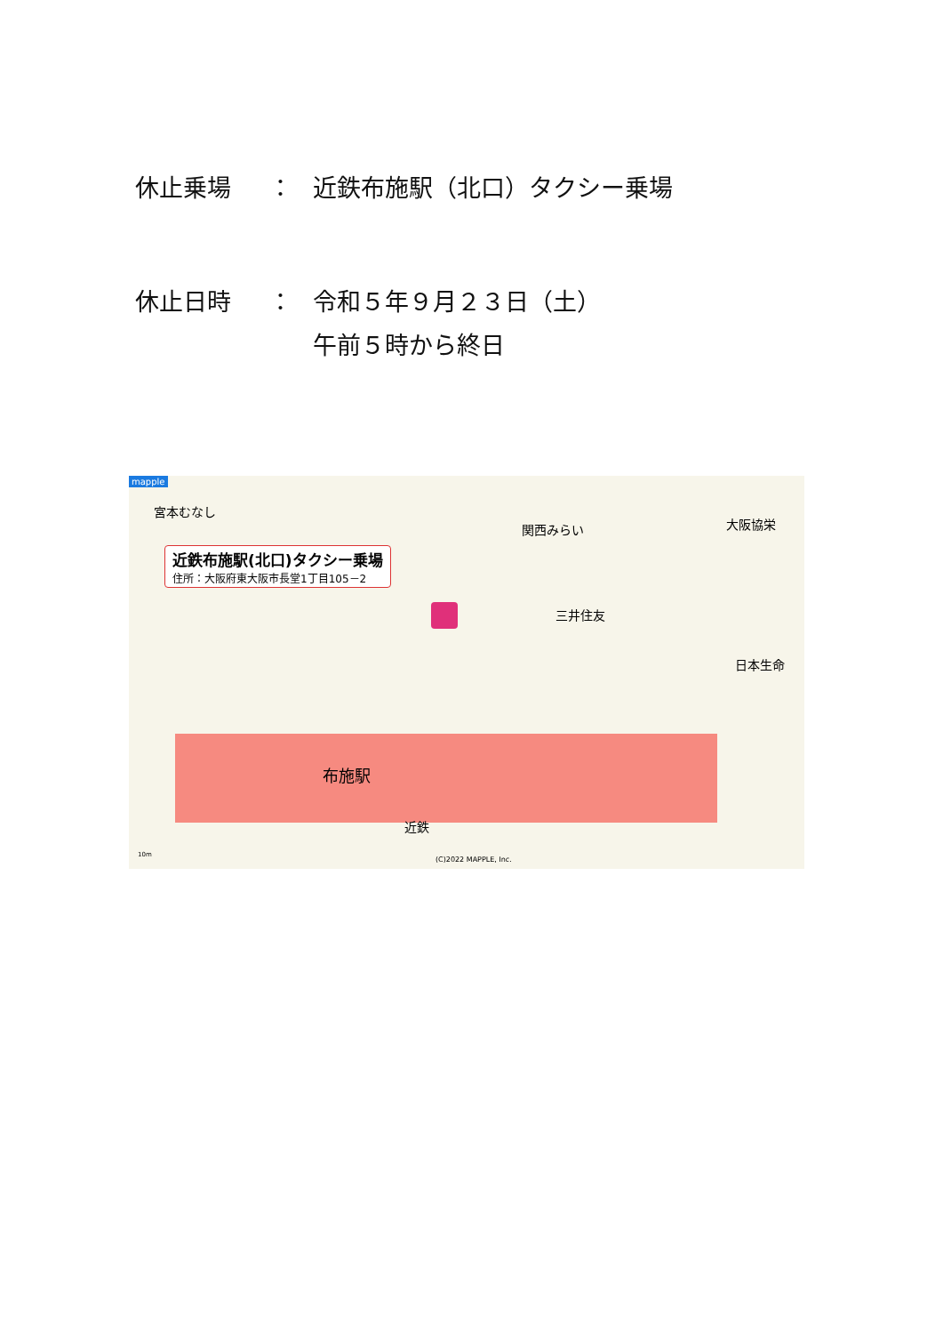休止乗場 ： 近鉄布施駅（北口）タクシー乗場
休止日時 ： 令和５年９月２３日（土）
午前５時から終日
mapple
宮本むなし
近鉄布施駅(北口)タクシー乗場
住所：大阪府東大阪市長堂1丁目105－2
関西みらい 大阪協栄
三井住友
日本生命
布施駅
近鉄
(C)2022 MAPPLE, Inc.
10m